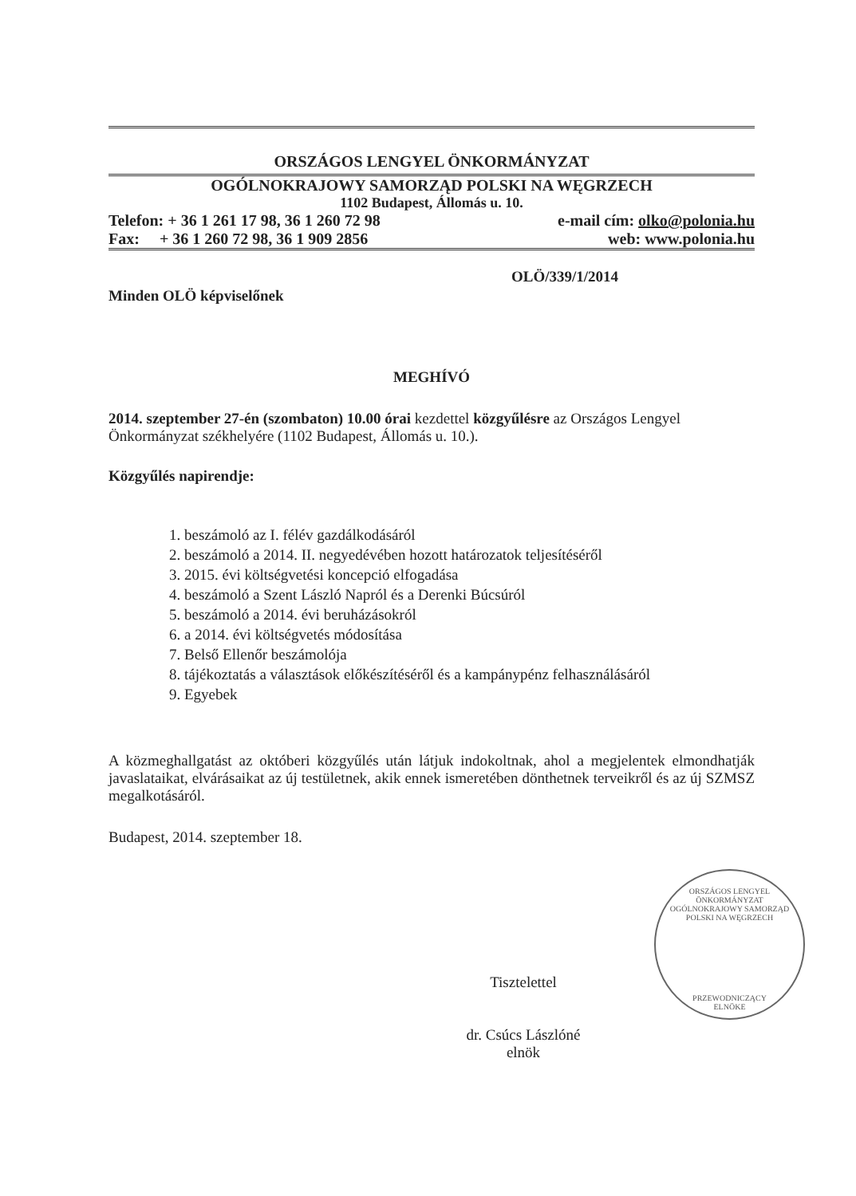ORSZÁGOS LENGYEL ÖNKORMÁNYZAT
OGÓLNOKRAJOWY SAMORZĄD POLSKI NA WĘGRZECH
1102 Budapest, Állomás u. 10.
Telefon: + 36 1 261 17 98, 36 1 260 72 98 e-mail cím: olko@polonia.hu
Fax: + 36 1 260 72 98, 36 1 909 2856 web: www.polonia.hu
OLÖ/339/1/2014
Minden OLÖ képviselőnek
MEGHÍVÓ
2014. szeptember 27-én (szombaton) 10.00 órai kezdettel közgyűlésre az Országos Lengyel Önkormányzat székhelyére (1102 Budapest, Állomás u. 10.).
Közgyűlés napirendje:
1. beszámoló az I. félév gazdálkodásáról
2. beszámoló a 2014. II. negyedévében hozott határozatok teljesítéséről
3. 2015. évi költségvetési koncepció elfogadása
4. beszámoló a Szent László Napról és a Derenki Búcsúról
5. beszámoló a 2014. évi beruházásokról
6. a 2014. évi költségvetés módosítása
7. Belső Ellenőr beszámolója
8. tájékoztatás a választások előkészítéséről és a kampánypénz felhasználásáról
9. Egyebek
A közmeghallgatást az októberi közgyűlés után látjuk indokoltnak, ahol a megjelentek elmondhatják javaslataikat, elvárásaikat az új testületnek, akik ennek ismeretében dönthetnek terveikről és az új SZMSZ megalkotásáról.
Budapest, 2014. szeptember 18.
Tisztelettel
dr. Csúcs Lászlóné
elnök
ORSZÁGOS LENGYEL ÖNKORMÁNYZAT
OGÓLNOKRAJOWY SAMORZĄD POLSKI NA WĘGRZECH
PRZEWODNICZĄCY
ELNÖKE